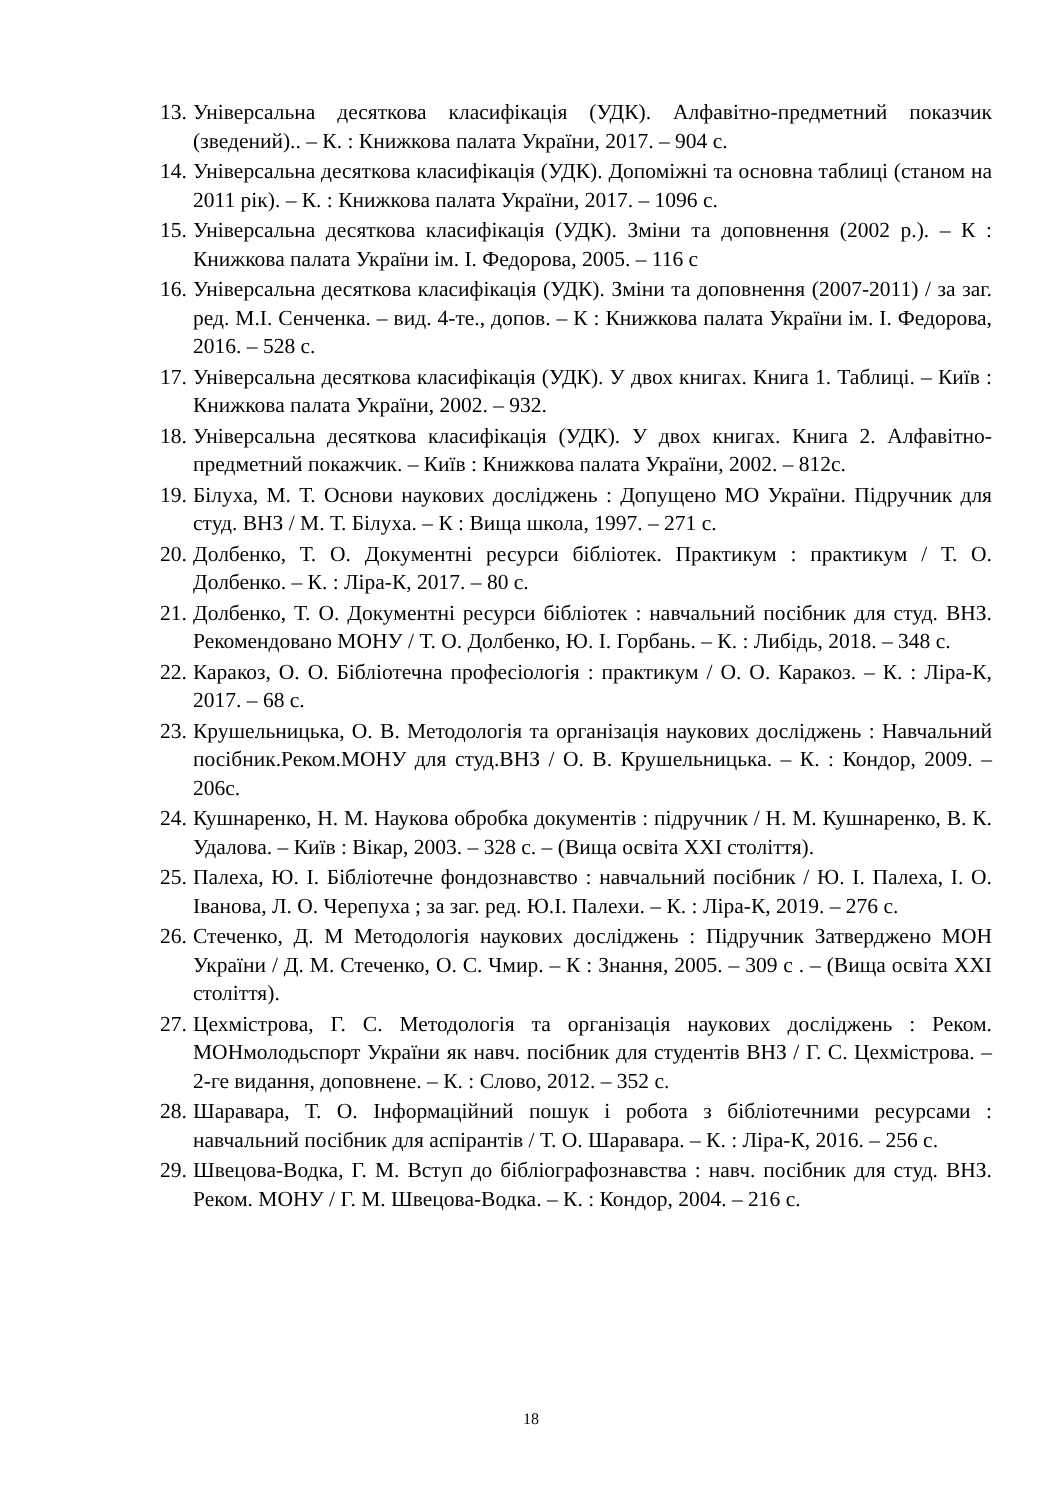13. Універсальна десяткова класифікація (УДК). Алфавітно-предметний показчик (зведений).. – К. : Книжкова палата України, 2017. – 904 с.
14. Універсальна десяткова класифікація (УДК). Допоміжні та основна таблиці (станом на 2011 рік). – К. : Книжкова палата України, 2017. – 1096 с.
15. Універсальна десяткова класифікація (УДК). Зміни та доповнення (2002 р.). – К : Книжкова палата України ім. І. Федорова, 2005. – 116 с
16. Універсальна десяткова класифікація (УДК). Зміни та доповнення (2007-2011) / за заг. ред. М.І. Сенченка. – вид. 4-те., допов. – К : Книжкова палата України ім. І. Федорова, 2016. – 528 с.
17. Універсальна десяткова класифікація (УДК). У двох книгах. Книга 1. Таблиці. – Київ : Книжкова палата України, 2002. – 932.
18. Універсальна десяткова класифікація (УДК). У двох книгах. Книга 2. Алфавітно-предметний покажчик. – Київ : Книжкова палата України, 2002. – 812с.
19. Білуха, М. Т. Основи наукових досліджень : Допущено МО України. Підручник для студ. ВНЗ / М. Т. Білуха. – К : Вища школа, 1997. – 271 с.
20. Долбенко, Т. О. Документні ресурси бібліотек. Практикум : практикум / Т. О. Долбенко. – К. : Ліра-К, 2017. – 80 с.
21. Долбенко, Т. О. Документні ресурси бібліотек : навчальний посібник для студ. ВНЗ. Рекомендовано МОНУ / Т. О. Долбенко, Ю. І. Горбань. – К. : Либідь, 2018. – 348 с.
22. Каракоз, О. О. Бібліотечна професіологія : практикум / О. О. Каракоз. – К. : Ліра-К, 2017. – 68 с.
23. Крушельницька, О. В. Методологія та організація наукових досліджень : Навчальний посібник.Реком.МОНУ для студ.ВНЗ / О. В. Крушельницька. – К. : Кондор, 2009. – 206с.
24. Кушнаренко, Н. М. Наукова обробка документів : підручник / Н. М. Кушнаренко, В. К. Удалова. – Київ : Вікар, 2003. – 328 с. – (Вища освіта XXI століття).
25. Палеха, Ю. І. Бібліотечне фондознавство : навчальний посібник / Ю. І. Палеха, І. О. Іванова, Л. О. Черепуха ; за заг. ред. Ю.І. Палехи. – К. : Ліра-К, 2019. – 276 с.
26. Стеченко, Д. М Методологія наукових досліджень : Підручник Затверджено МОН України / Д. М. Стеченко, О. С. Чмир. – К : Знання, 2005. – 309 с . – (Вища освіта XXI століття).
27. Цехмістрова, Г. С. Методологія та організація наукових досліджень : Реком. МОНмолодьспорт України як навч. посібник для студентів ВНЗ / Г. С. Цехмістрова. – 2-ге видання, доповнене. – К. : Слово, 2012. – 352 с.
28. Шаравара, Т. О. Інформаційний пошук і робота з бібліотечними ресурсами : навчальний посібник для аспірантів / Т. О. Шаравара. – К. : Ліра-К, 2016. – 256 с.
29. Швецова-Водка, Г. М. Вступ до бібліографознавства : навч. посібник для студ. ВНЗ. Реком. МОНУ / Г. М. Швецова-Водка. – К. : Кондор, 2004. – 216 с.
18